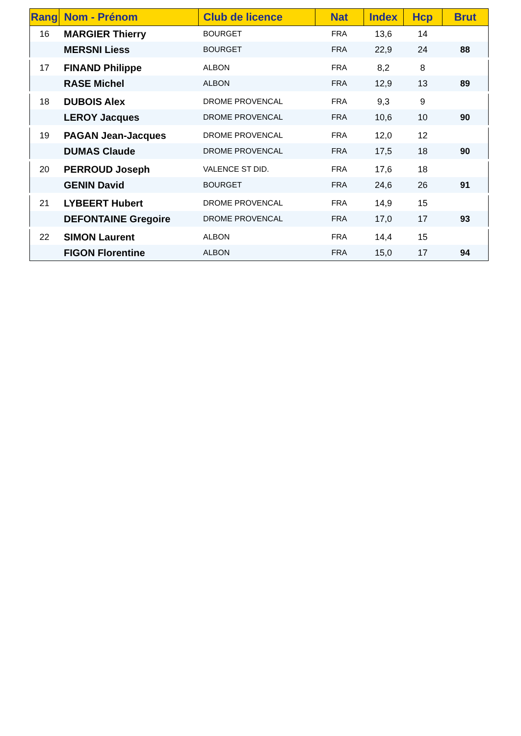| Rang | Nom - Prénom | Club de licence | Nat | Index | Hcp | Brut |
| --- | --- | --- | --- | --- | --- | --- |
| 16 | MARGIER Thierry | BOURGET | FRA | 13,6 | 14 | |
| | MERSNI Liess | BOURGET | FRA | 22,9 | 24 | 88 |
| 17 | FINAND Philippe | ALBON | FRA | 8,2 | 8 | |
| | RASE Michel | ALBON | FRA | 12,9 | 13 | 89 |
| 18 | DUBOIS Alex | DROME PROVENCAL | FRA | 9,3 | 9 | |
| | LEROY Jacques | DROME PROVENCAL | FRA | 10,6 | 10 | 90 |
| 19 | PAGAN Jean-Jacques | DROME PROVENCAL | FRA | 12,0 | 12 | |
| | DUMAS Claude | DROME PROVENCAL | FRA | 17,5 | 18 | 90 |
| 20 | PERROUD Joseph | VALENCE ST DID. | FRA | 17,6 | 18 | |
| | GENIN David | BOURGET | FRA | 24,6 | 26 | 91 |
| 21 | LYBEERT Hubert | DROME PROVENCAL | FRA | 14,9 | 15 | |
| | DEFONTAINE Gregoire | DROME PROVENCAL | FRA | 17,0 | 17 | 93 |
| 22 | SIMON Laurent | ALBON | FRA | 14,4 | 15 | |
| | FIGON Florentine | ALBON | FRA | 15,0 | 17 | 94 |